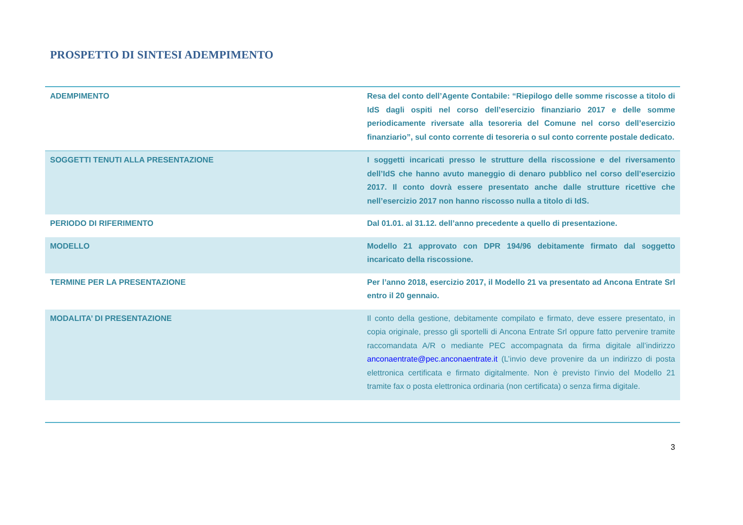PROSPETTO DI SINTESI ADEMPIMENTO
| ADEMPIMENTO | Resa del conto dell’Agente Contabile: “Riepilogo delle somme riscosse a titolo di IdS dagli ospiti nel corso dell’esercizio finanziario 2017 e delle somme periodicamente riversate alla tesoreria del Comune nel corso dell’esercizio finanziario”, sul conto corrente di tesoreria o sul conto corrente postale dedicato. |
| SOGGETTI TENUTI ALLA PRESENTAZIONE | I soggetti incaricati presso le strutture della riscossione e del riversamento dell’IdS che hanno avuto maneggio di denaro pubblico nel corso dell’esercizio 2017. Il conto dovrà essere presentato anche dalle strutture ricettive che nell’esercizio 2017 non hanno riscosso nulla a titolo di IdS. |
| PERIODO DI RIFERIMENTO | Dal 01.01. al 31.12. dell’anno precedente a quello di presentazione. |
| MODELLO | Modello 21 approvato con DPR 194/96 debitamente firmato dal soggetto incaricato della riscossione. |
| TERMINE PER LA PRESENTAZIONE | Per l’anno 2018, esercizio 2017, il Modello 21 va presentato ad Ancona Entrate Srl entro il 20 gennaio. |
| MODALITA’ DI PRESENTAZIONE | Il conto della gestione, debitamente compilato e firmato, deve essere presentato, in copia originale, presso gli sportelli di Ancona Entrate Srl oppure fatto pervenire tramite raccomandata A/R o mediante PEC accompagnata da firma digitale all’indirizzo anconaentrate@pec.anconaentrate.it (L’invio deve provenire da un indirizzo di posta elettronica certificata e firmato digitalmente. Non è previsto l’invio del Modello 21 tramite fax o posta elettronica ordinaria (non certificata) o senza firma digitale. |
3